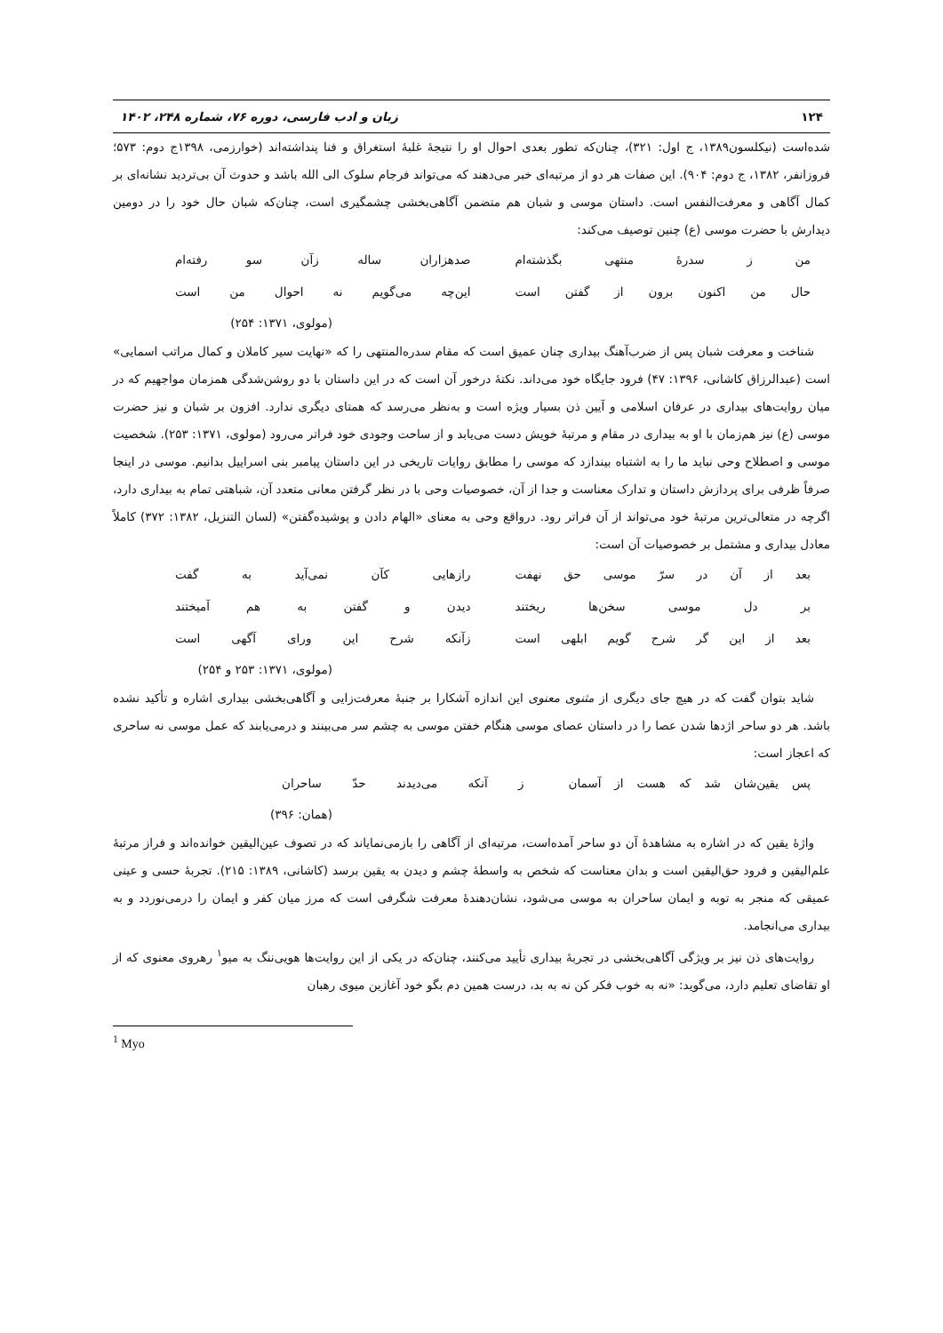۱۲۴ زبان و ادب فارسی، دوره ۷۶، شماره ۲۴۸، ۱۴۰۲
شده‌است (نیکلسون۱۳۸۹، ج اول: ۳۲۱)، چنان‌که تطور بعدی احوال او را نتیجهٔ غلبهٔ استغراق و فنا پنداشته‌اند (خوارزمی، ۱۳۹۸ج دوم: ۵۷۳؛ فروزانفر، ۱۳۸۲، ج دوم: ۹۰۴). این صفات هر دو از مرتبه‌ای خبر می‌دهند که می‌تواند فرجام سلوک الی الله باشد و حدوث آن بی‌تردید نشانه‌ای بر کمال آگاهی و معرفت‌النفس است. داستان موسی و شبان هم متضمن آگاهی‌بخشی چشمگیری است، چنان‌که شبان حال خود را در دومین دیدارش با حضرت موسی (ع) چنین توصیف می‌کند:
من ز سدرهٔ منتهی بگذشته‌ام صدهزاران ساله زآن سو رفته‌ام
حال من اکنون برون از گفتن است این‌چه می‌گویم نه احوال من است
(مولوی، ۱۳۷۱: ۲۵۴)
شناخت و معرفت شبان پس از ضرب‌آهنگ بیداری چنان عمیق است که مقام سدره‌المنتهی را که «نهایت سیر کاملان و کمال مراتب اسمایی» است (عبدالرزاق کاشانی، ۱۳۹۶: ۴۷) فرود جایگاه خود می‌داند. نکتهٔ درخور آن است که در این داستان با دو روشن‌شدگی همزمان مواجهیم که در میان روایت‌های بیداری در عرفان اسلامی و آیین ذن بسیار ویژه است و به‌نظر می‌رسد که همتای دیگری ندارد. افزون بر شبان و نیز حضرت موسی (ع) نیز هم‌زمان با او به بیداری در مقام و مرتبهٔ خویش دست می‌یابد و از ساحت وجودی خود فراتر می‌رود (مولوی، ۱۳۷۱: ۲۵۳). شخصیت موسی و اصطلاح وحی نباید ما را به اشتباه بیندازد که موسی را مطابق روایات تاریخی در این داستان پیامبر بنی اسراییل بدانیم. موسی در اینجا صرفاً ظرفی برای پردازش داستان و تدارک معناست و جدا از آن، خصوصیات وحی با در نظر گرفتن معانی متعدد آن، شباهتی تمام به بیداری دارد، اگرچه در متعالی‌ترین مرتبهٔ خود می‌تواند از آن فراتر رود. درواقع وحی به معنای «الهام دادن و پوشیده‌گفتن» (لسان التنزیل، ۱۳۸۲: ۳۷۲) کاملاً معادل بیداری و مشتمل بر خصوصیات آن است:
بعد از آن در سرّ موسی حق نهفت رازهایی کآن نمی‌آید به گفت
بر دل موسی سخن‌ها ریختند دیدن و گفتن به هم آمیختند
بعد از این گر شرح گویم ابلهی است زآنکه شرح این ورای آگهی است
(مولوی، ۱۳۷۱: ۲۵۳ و ۲۵۴)
شاید بتوان گفت که در هیچ جای دیگری از مثنوی معنوی این اندازه آشکارا بر جنبهٔ معرفت‌زایی و آگاهی‌بخشی بیداری اشاره و تأکید نشده باشد. هر دو ساحر اژدها شدن عصا را در داستان عصای موسی هنگام خفتن موسی به چشم سر می‌بینند و درمی‌یابند که عمل موسی نه ساحری که اعجاز است:
پس یقین‌شان شد که هست از آسمان ز آنکه می‌دیدند حدّ ساحران
(همان: ۳۹۶)
واژهٔ یقین که در اشاره به مشاهدهٔ آن دو ساحر آمده‌است، مرتبه‌ای از آگاهی را بازمی‌نمایاند که در تصوف عین‌الیقین خوانده‌اند و فراز مرتبهٔ علم‌الیقین و فرود حق‌الیقین است و بدان معناست که شخص به واسطهٔ چشم و دیدن به یقین برسد (کاشانی، ۱۳۸۹: ۲۱۵). تجربهٔ حسی و عینی عمیقی که منجر به توبه و ایمان ساحران به موسی می‌شود، نشان‌دهندهٔ معرفت شگرفی است که مرز میان کفر و ایمان را درمی‌نوردد و به بیداری می‌انجامد.
روایت‌های ذن نیز بر ویژگی آگاهی‌بخشی در تجربهٔ بیداری تأیید می‌کنند، چنان‌که در یکی از این روایت‌ها هویی‌ننگ به میو<sup>۱</sup> رهروی معنوی که از او تقاضای تعلیم دارد، می‌گوید: «نه به خوب فکر کن نه به بد، درست همین دم بگو خود آغازین میوی رهبان
<sup>1</sup> Myo